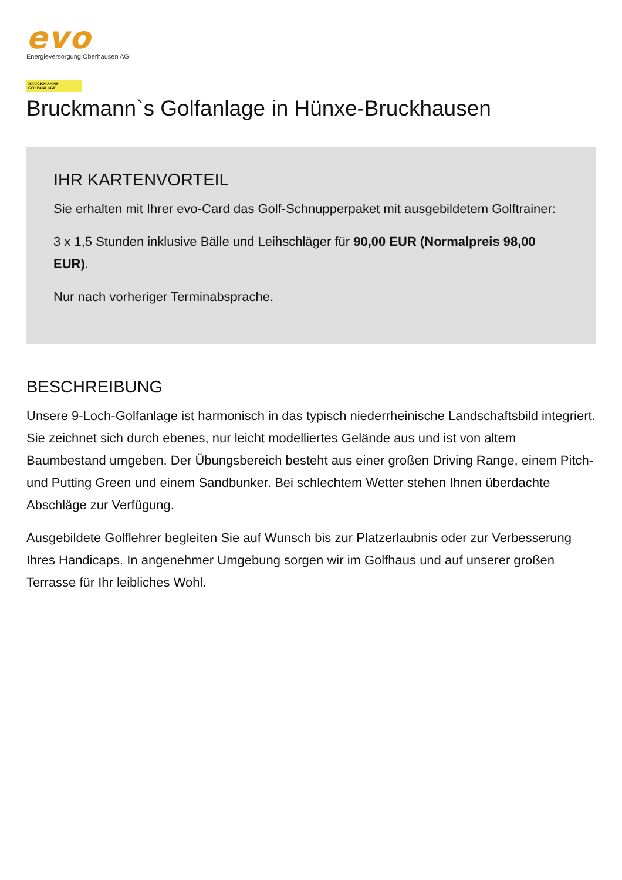evo
Energieversorgung Oberhausen AG
BRUCKMANNS
GOLFANLAGE
Bruckmann`s Golfanlage in Hünxe-Bruckhausen
IHR KARTENVORTEIL
Sie erhalten mit Ihrer evo-Card das Golf-Schnupperpaket mit ausgebildetem Golftrainer:
3 x 1,5 Stunden inklusive Bälle und Leihschläger für 90,00 EUR (Normalpreis 98,00 EUR).
Nur nach vorheriger Terminabsprache.
BESCHREIBUNG
Unsere 9-Loch-Golfanlage ist harmonisch in das typisch niederrheinische Landschaftsbild integriert. Sie zeichnet sich durch ebenes, nur leicht modelliertes Gelände aus und ist von altem Baumbestand umgeben. Der Übungsbereich besteht aus einer großen Driving Range, einem Pitch- und Putting Green und einem Sandbunker. Bei schlechtem Wetter stehen Ihnen überdachte Abschläge zur Verfügung.
Ausgebildete Golflehrer begleiten Sie auf Wunsch bis zur Platzerlaubnis oder zur Verbesserung Ihres Handicaps. In angenehmer Umgebung sorgen wir im Golfhaus und auf unserer großen Terrasse für Ihr leibliches Wohl.